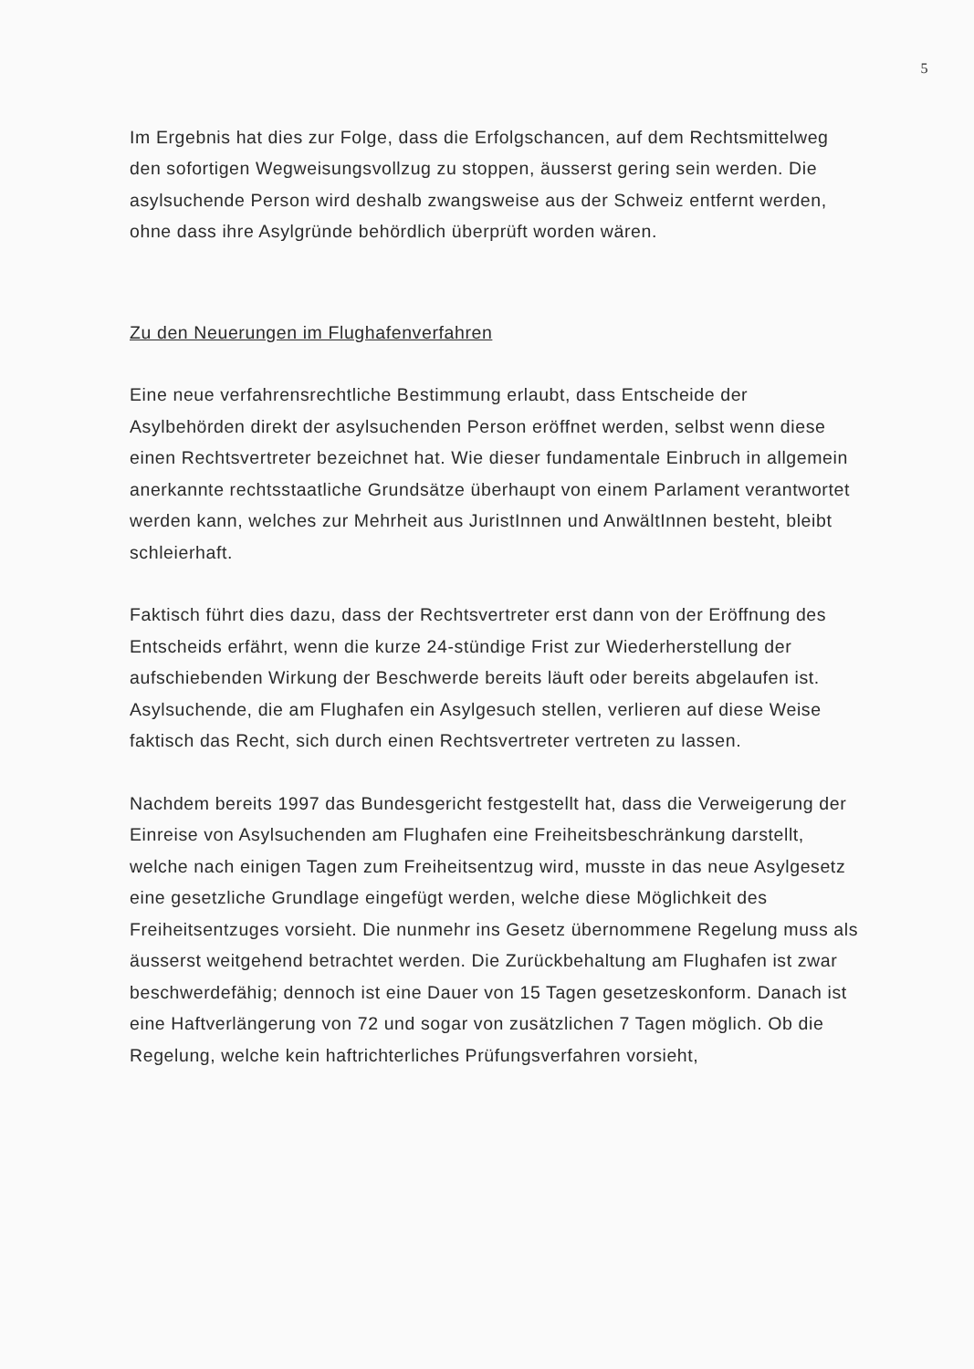5
Im Ergebnis hat dies zur Folge, dass die Erfolgschancen, auf dem Rechtsmittelweg den sofortigen Wegweisungsvollzug zu stoppen, äusserst gering sein werden. Die asylsuchende Person wird deshalb zwangsweise aus der Schweiz entfernt werden, ohne dass ihre Asylgründe behördlich überprüft worden wären.
Zu den Neuerungen im Flughafenverfahren
Eine neue verfahrensrechtliche Bestimmung erlaubt, dass Entscheide der Asylbehörden direkt der asylsuchenden Person eröffnet werden, selbst wenn diese einen Rechtsvertreter bezeichnet hat. Wie dieser fundamentale Einbruch in allgemein anerkannte rechtsstaatliche Grundsätze überhaupt von einem Parlament verantwortet werden kann, welches zur Mehrheit aus JuristInnen und AnwältInnen besteht, bleibt schleierhaft.
Faktisch führt dies dazu, dass der Rechtsvertreter erst dann von der Eröffnung des Entscheids erfährt, wenn die kurze 24-stündige Frist zur Wiederherstellung der aufschiebenden Wirkung der Beschwerde bereits läuft oder bereits abgelaufen ist. Asylsuchende, die am Flughafen ein Asylgesuch stellen, verlieren auf diese Weise faktisch das Recht, sich durch einen Rechtsvertreter vertreten zu lassen.
Nachdem bereits 1997 das Bundesgericht festgestellt hat, dass die Verweigerung der Einreise von Asylsuchenden am Flughafen eine Freiheitsbeschränkung darstellt, welche nach einigen Tagen zum Freiheitsentzug wird, musste in das neue Asylgesetz eine gesetzliche Grundlage eingefügt werden, welche diese Möglichkeit des Freiheitsentzuges vorsieht. Die nunmehr ins Gesetz übernommene Regelung muss als äusserst weitgehend betrachtet werden. Die Zurückbehaltung am Flughafen ist zwar beschwerdefähig; dennoch ist eine Dauer von 15 Tagen gesetzeskonform. Danach ist eine Haftverlängerung von 72 und sogar von zusätzlichen 7 Tagen möglich. Ob die Regelung, welche kein haftrichterliches Prüfungsverfahren vorsieht,